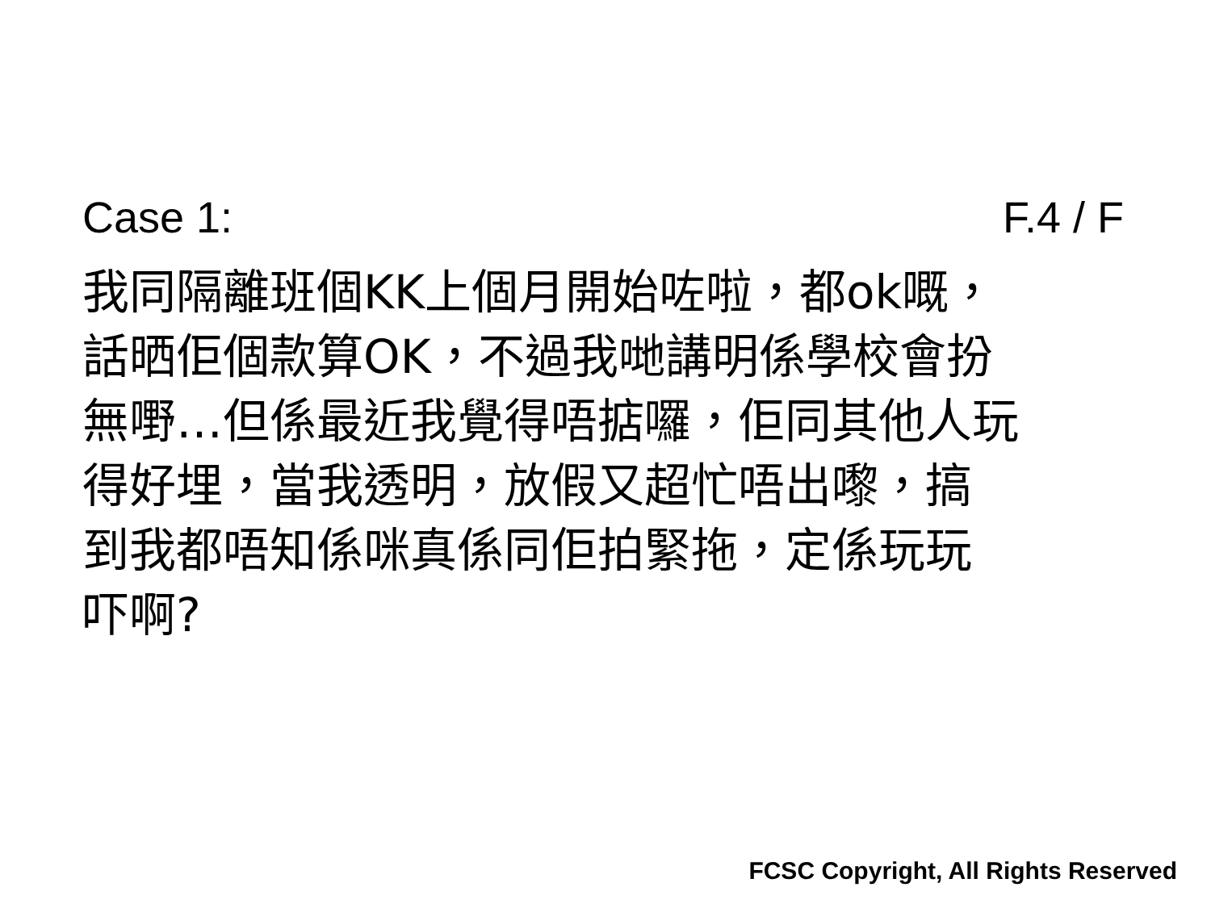Case 1: F.4 / F
我同隔離班個KK上個月開始咗啦，都ok嘅，
話晒佢個款算OK，不過我哋講明係學校會扮
無嘢…但係最近我覺得唔掂囉，佢同其他人玩
得好埋，當我透明，放假又超忙唔出嚟，搞
到我都唔知係咪真係同佢拍緊拖，定係玩玩
吓啊?
FCSC Copyright, All Rights Reserved